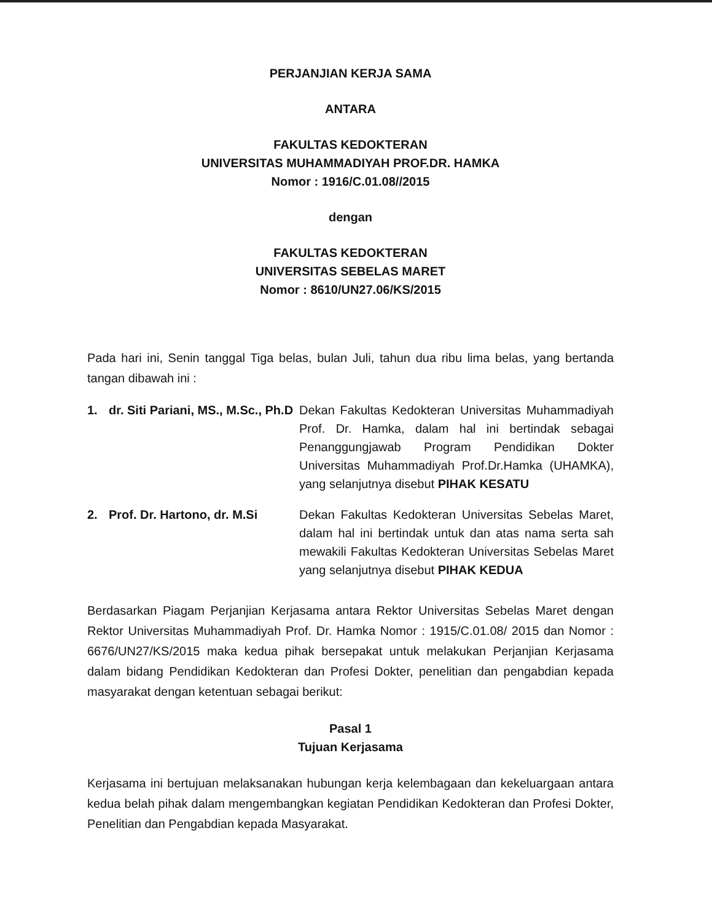PERJANJIAN KERJA SAMA
ANTARA
FAKULTAS KEDOKTERAN
UNIVERSITAS MUHAMMADIYAH PROF.DR. HAMKA
Nomor : 1916/C.01.08//2015
dengan
FAKULTAS KEDOKTERAN
UNIVERSITAS SEBELAS MARET
Nomor : 8610/UN27.06/KS/2015
Pada hari ini, Senin tanggal Tiga belas, bulan Juli, tahun dua ribu lima belas, yang bertanda tangan dibawah ini :
1. dr. Siti Pariani, MS., M.Sc., Ph.D
Dekan Fakultas Kedokteran Universitas Muhammadiyah Prof. Dr. Hamka, dalam hal ini bertindak sebagai Penanggungjawab Program Pendidikan Dokter Universitas Muhammadiyah Prof.Dr.Hamka (UHAMKA), yang selanjutnya disebut PIHAK KESATU
2. Prof. Dr. Hartono, dr. M.Si
Dekan Fakultas Kedokteran Universitas Sebelas Maret, dalam hal ini bertindak untuk dan atas nama serta sah mewakili Fakultas Kedokteran Universitas Sebelas Maret yang selanjutnya disebut PIHAK KEDUA
Berdasarkan Piagam Perjanjian Kerjasama antara Rektor Universitas Sebelas Maret dengan Rektor Universitas Muhammadiyah Prof. Dr. Hamka Nomor : 1915/C.01.08/ 2015 dan Nomor : 6676/UN27/KS/2015 maka kedua pihak bersepakat untuk melakukan Perjanjian Kerjasama dalam bidang Pendidikan Kedokteran dan Profesi Dokter, penelitian dan pengabdian kepada masyarakat dengan ketentuan sebagai berikut:
Pasal 1
Tujuan Kerjasama
Kerjasama ini bertujuan melaksanakan hubungan kerja kelembagaan dan kekeluargaan antara kedua belah pihak dalam mengembangkan kegiatan Pendidikan Kedokteran dan Profesi Dokter, Penelitian dan Pengabdian kepada Masyarakat.